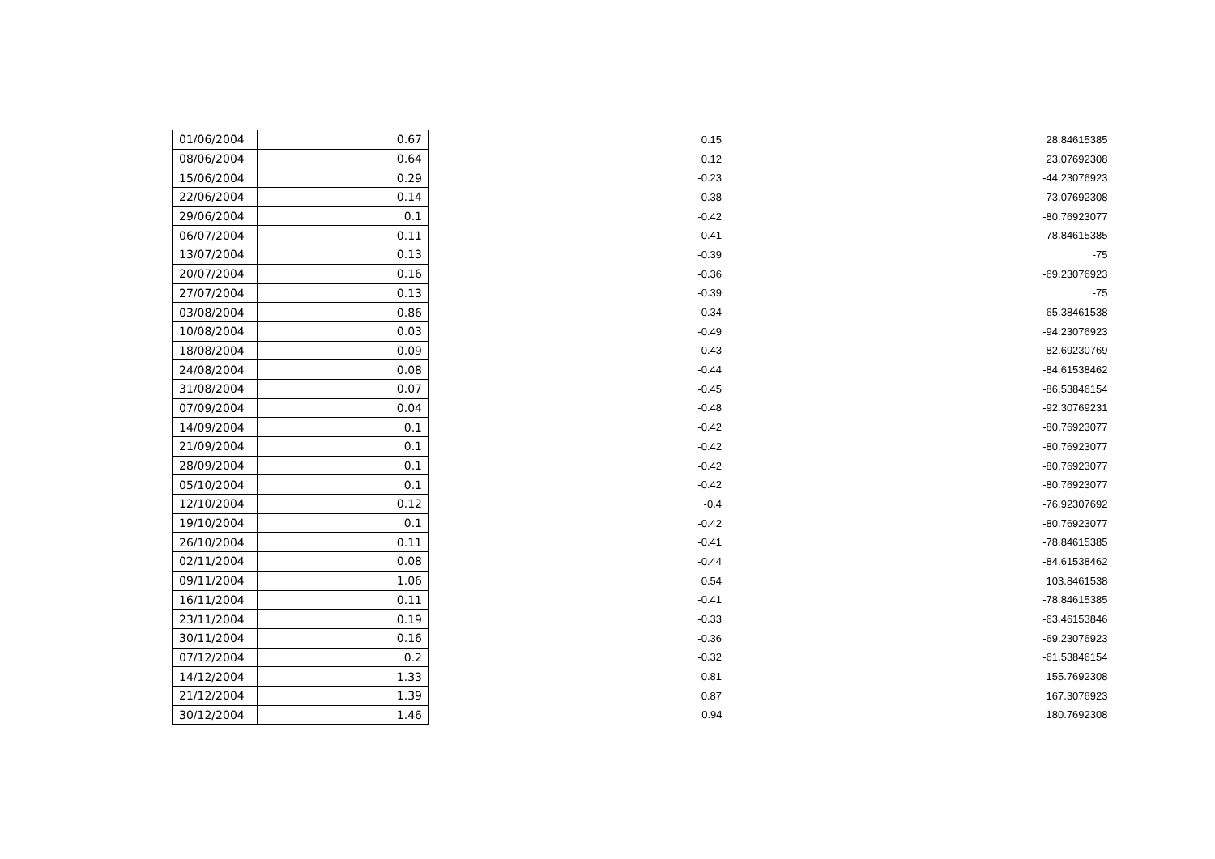| 01/06/2004 | 0.67 | 0.15 | 28.84615385 |
| 08/06/2004 | 0.64 | 0.12 | 23.07692308 |
| 15/06/2004 | 0.29 | -0.23 | -44.23076923 |
| 22/06/2004 | 0.14 | -0.38 | -73.07692308 |
| 29/06/2004 | 0.1 | -0.42 | -80.76923077 |
| 06/07/2004 | 0.11 | -0.41 | -78.84615385 |
| 13/07/2004 | 0.13 | -0.39 | -75 |
| 20/07/2004 | 0.16 | -0.36 | -69.23076923 |
| 27/07/2004 | 0.13 | -0.39 | -75 |
| 03/08/2004 | 0.86 | 0.34 | 65.38461538 |
| 10/08/2004 | 0.03 | -0.49 | -94.23076923 |
| 18/08/2004 | 0.09 | -0.43 | -82.69230769 |
| 24/08/2004 | 0.08 | -0.44 | -84.61538462 |
| 31/08/2004 | 0.07 | -0.45 | -86.53846154 |
| 07/09/2004 | 0.04 | -0.48 | -92.30769231 |
| 14/09/2004 | 0.1 | -0.42 | -80.76923077 |
| 21/09/2004 | 0.1 | -0.42 | -80.76923077 |
| 28/09/2004 | 0.1 | -0.42 | -80.76923077 |
| 05/10/2004 | 0.1 | -0.42 | -80.76923077 |
| 12/10/2004 | 0.12 | -0.4 | -76.92307692 |
| 19/10/2004 | 0.1 | -0.42 | -80.76923077 |
| 26/10/2004 | 0.11 | -0.41 | -78.84615385 |
| 02/11/2004 | 0.08 | -0.44 | -84.61538462 |
| 09/11/2004 | 1.06 | 0.54 | 103.8461538 |
| 16/11/2004 | 0.11 | -0.41 | -78.84615385 |
| 23/11/2004 | 0.19 | -0.33 | -63.46153846 |
| 30/11/2004 | 0.16 | -0.36 | -69.23076923 |
| 07/12/2004 | 0.2 | -0.32 | -61.53846154 |
| 14/12/2004 | 1.33 | 0.81 | 155.7692308 |
| 21/12/2004 | 1.39 | 0.87 | 167.3076923 |
| 30/12/2004 | 1.46 | 0.94 | 180.7692308 |